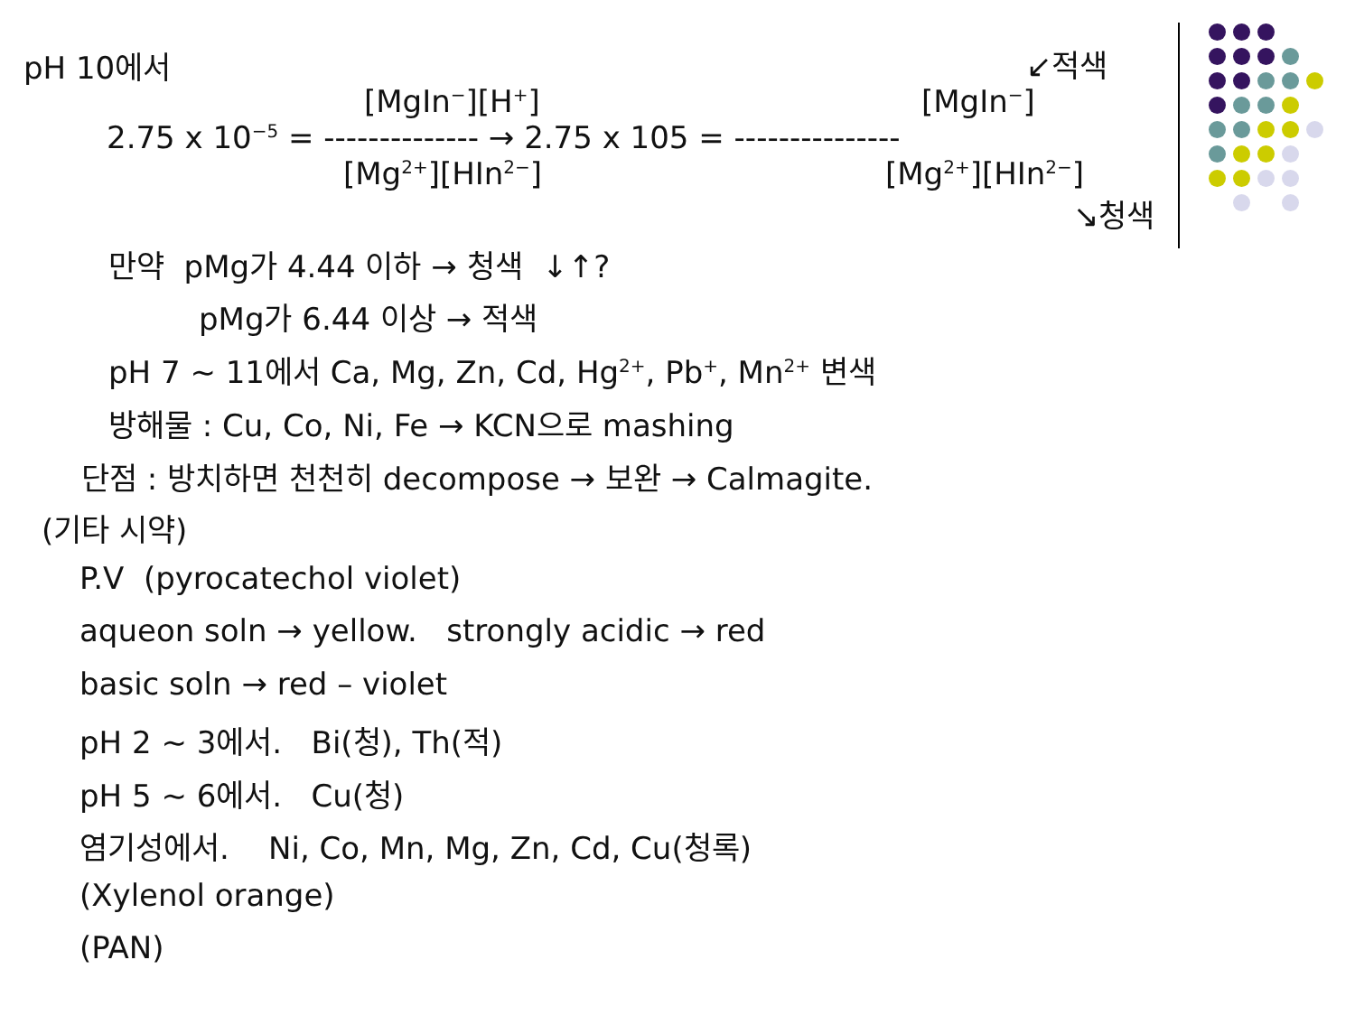pH 10에서
↙적색
[MgIn<sup>−</sup>][H<sup>+</sup>]
[MgIn<sup>−</sup>]
2.75 x 10<sup>−5</sup> = -------------- → 2.75 x 105 = ---------------
[Mg<sup>2+</sup>][HIn<sup>2−</sup>]
[Mg<sup>2+</sup>][HIn<sup>2−</sup>]
↘청색
만약 pMg가 4.44 이하 → 청색 ↓↑?
pMg가 6.44 이상 → 적색
pH 7 ~ 11에서 Ca, Mg, Zn, Cd, Hg<sup>2+</sup>, Pb<sup>+</sup>, Mn<sup>2+</sup> 변색
방해물 : Cu, Co, Ni, Fe → KCN으로 mashing
단점 : 방치하면 천천히 decompose → 보완 → Calmagite.
(기타 시약)
P.V (pyrocatechol violet)
aqueon soln → yellow. strongly acidic → red
basic soln → red – violet
pH 2 ~ 3에서. Bi(청), Th(적)
pH 5 ~ 6에서. Cu(청)
염기성에서. Ni, Co, Mn, Mg, Zn, Cd, Cu(청록)
(Xylenol orange)
(PAN)